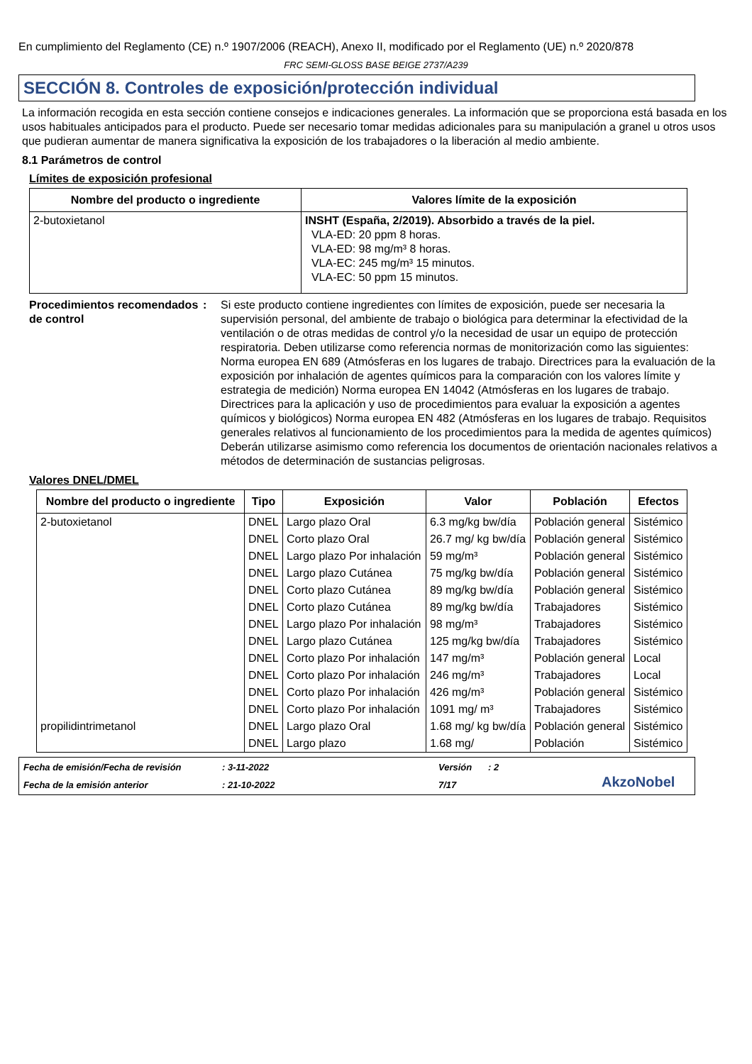En cumplimiento del Reglamento (CE) n.º 1907/2006 (REACH), Anexo II, modificado por el Reglamento (UE) n.º 2020/878
FRC SEMI-GLOSS BASE BEIGE 2737/A239
SECCIÓN 8. Controles de exposición/protección individual
La información recogida en esta sección contiene consejos e indicaciones generales. La información que se proporciona está basada en los usos habituales anticipados para el producto. Puede ser necesario tomar medidas adicionales para su manipulación a granel u otros usos que pudieran aumentar de manera significativa la exposición de los trabajadores o la liberación al medio ambiente.
8.1 Parámetros de control
Límites de exposición profesional
| Nombre del producto o ingrediente | Valores límite de la exposición |
| --- | --- |
| 2-butoxietanol | INSHT (España, 2/2019). Absorbido a través de la piel. VLA-ED: 20 ppm 8 horas. VLA-ED: 98 mg/m³ 8 horas. VLA-EC: 245 mg/m³ 15 minutos. VLA-EC: 50 ppm 15 minutos. |
Procedimientos recomendados de control
: Si este producto contiene ingredientes con límites de exposición, puede ser necesaria la supervisión personal, del ambiente de trabajo o biológica para determinar la efectividad de la ventilación o de otras medidas de control y/o la necesidad de usar un equipo de protección respiratoria. Deben utilizarse como referencia normas de monitorización como las siguientes: Norma europea EN 689 (Atmósferas en los lugares de trabajo. Directrices para la evaluación de la exposición por inhalación de agentes químicos para la comparación con los valores límite y estrategia de medición) Norma europea EN 14042 (Atmósferas en los lugares de trabajo. Directrices para la aplicación y uso de procedimientos para evaluar la exposición a agentes químicos y biológicos) Norma europea EN 482 (Atmósferas en los lugares de trabajo. Requisitos generales relativos al funcionamiento de los procedimientos para la medida de agentes químicos) Deberán utilizarse asimismo como referencia los documentos de orientación nacionales relativos a métodos de determinación de sustancias peligrosas.
Valores DNEL/DMEL
| Nombre del producto o ingrediente | Tipo | Exposición | Valor | Población | Efectos |
| --- | --- | --- | --- | --- | --- |
| 2-butoxietanol | DNEL | Largo plazo Oral | 6.3 mg/kg bw/día | Población general | Sistémico |
| | DNEL | Corto plazo Oral | 26.7 mg/ kg bw/día | Población general | Sistémico |
| | DNEL | Largo plazo Por inhalación | 59 mg/m³ | Población general | Sistémico |
| | DNEL | Largo plazo Cutánea | 75 mg/kg bw/día | Población general | Sistémico |
| | DNEL | Corto plazo Cutánea | 89 mg/kg bw/día | Población general | Sistémico |
| | DNEL | Corto plazo Cutánea | 89 mg/kg bw/día | Trabajadores | Sistémico |
| | DNEL | Largo plazo Por inhalación | 98 mg/m³ | Trabajadores | Sistémico |
| | DNEL | Largo plazo Cutánea | 125 mg/kg bw/día | Trabajadores | Sistémico |
| | DNEL | Corto plazo Por inhalación | 147 mg/m³ | Población general | Local |
| | DNEL | Corto plazo Por inhalación | 246 mg/m³ | Trabajadores | Local |
| | DNEL | Corto plazo Por inhalación | 426 mg/m³ | Población general | Sistémico |
| | DNEL | Corto plazo Por inhalación | 1091 mg/ m³ | Trabajadores | Sistémico |
| propilidintrimetanol | DNEL | Largo plazo Oral | 1.68 mg/ kg bw/día | Población general | Sistémico |
| | DNEL | Largo plazo | 1.68 mg/ | Población | Sistémico |
Fecha de emisión/Fecha de revisión: 3-11-2022 Versión: 2 AkzoNobel Fecha de la emisión anterior: 21-10-2022 7/17